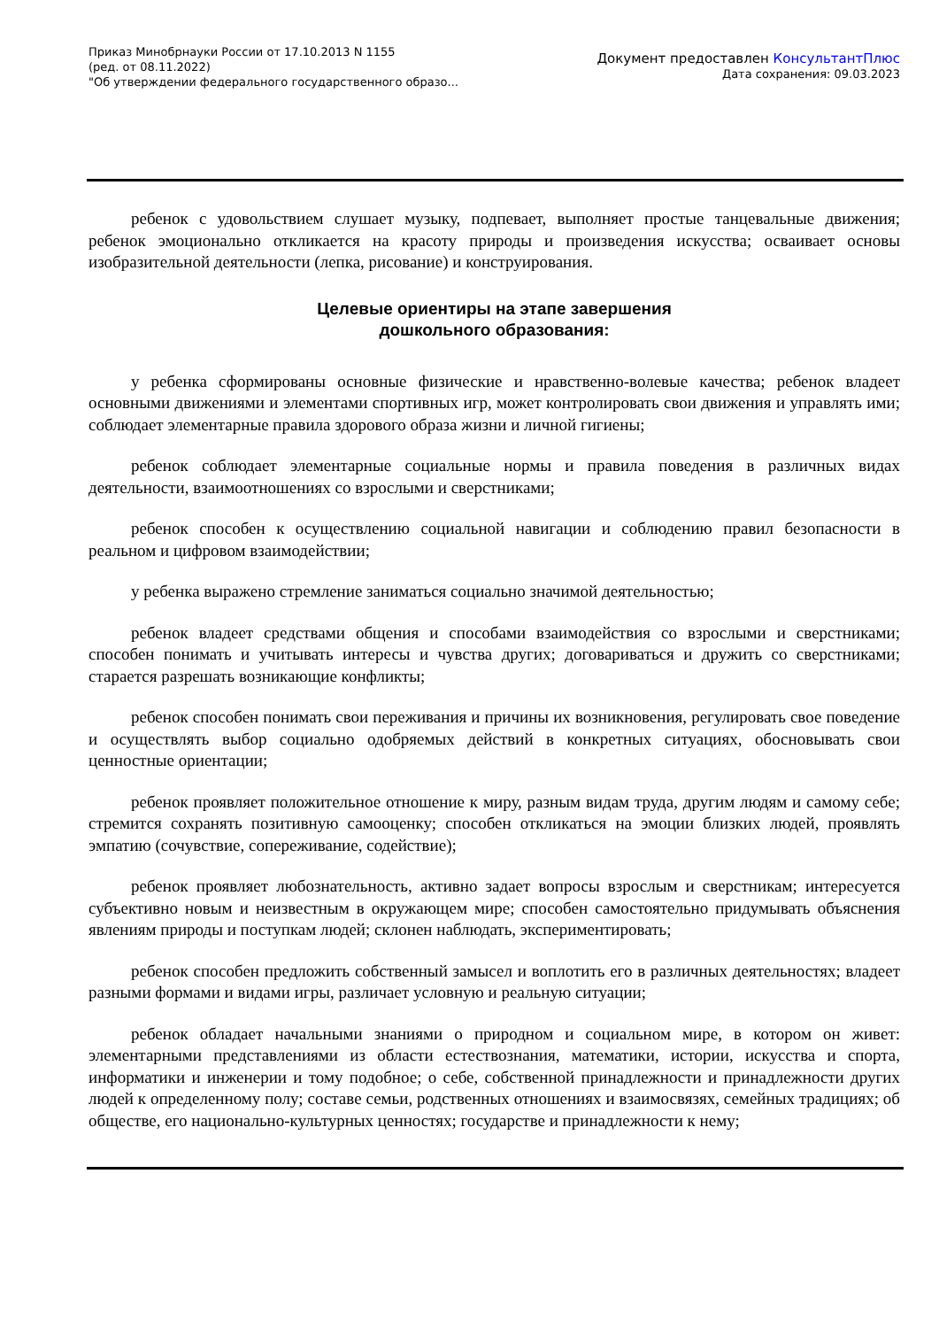Приказ Минобрнауки России от 17.10.2013 N 1155
(ред. от 08.11.2022)
"Об утверждении федерального государственного образо...
Документ предоставлен КонсультантПлюс
Дата сохранения: 09.03.2023
ребенок с удовольствием слушает музыку, подпевает, выполняет простые танцевальные движения; ребенок эмоционально откликается на красоту природы и произведения искусства; осваивает основы изобразительной деятельности (лепка, рисование) и конструирования.
Целевые ориентиры на этапе завершения
дошкольного образования:
у ребенка сформированы основные физические и нравственно-волевые качества; ребенок владеет основными движениями и элементами спортивных игр, может контролировать свои движения и управлять ими; соблюдает элементарные правила здорового образа жизни и личной гигиены;
ребенок соблюдает элементарные социальные нормы и правила поведения в различных видах деятельности, взаимоотношениях со взрослыми и сверстниками;
ребенок способен к осуществлению социальной навигации и соблюдению правил безопасности в реальном и цифровом взаимодействии;
у ребенка выражено стремление заниматься социально значимой деятельностью;
ребенок владеет средствами общения и способами взаимодействия со взрослыми и сверстниками; способен понимать и учитывать интересы и чувства других; договариваться и дружить со сверстниками; старается разрешать возникающие конфликты;
ребенок способен понимать свои переживания и причины их возникновения, регулировать свое поведение и осуществлять выбор социально одобряемых действий в конкретных ситуациях, обосновывать свои ценностные ориентации;
ребенок проявляет положительное отношение к миру, разным видам труда, другим людям и самому себе; стремится сохранять позитивную самооценку; способен откликаться на эмоции близких людей, проявлять эмпатию (сочувствие, сопереживание, содействие);
ребенок проявляет любознательность, активно задает вопросы взрослым и сверстникам; интересуется субъективно новым и неизвестным в окружающем мире; способен самостоятельно придумывать объяснения явлениям природы и поступкам людей; склонен наблюдать, экспериментировать;
ребенок способен предложить собственный замысел и воплотить его в различных деятельностях; владеет разными формами и видами игры, различает условную и реальную ситуации;
ребенок обладает начальными знаниями о природном и социальном мире, в котором он живет: элементарными представлениями из области естествознания, математики, истории, искусства и спорта, информатики и инженерии и тому подобное; о себе, собственной принадлежности и принадлежности других людей к определенному полу; составе семьи, родственных отношениях и взаимосвязях, семейных традициях; об обществе, его национально-культурных ценностях; государстве и принадлежности к нему;